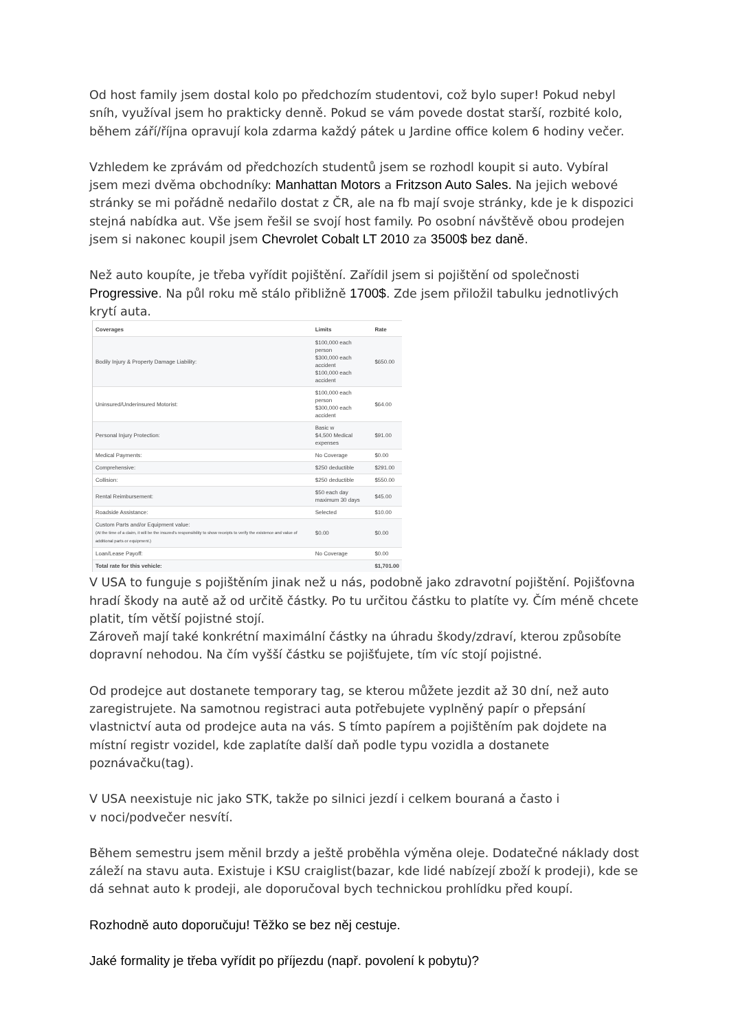Od host family jsem dostal kolo po předchozím studentovi, což bylo super! Pokud nebyl sníh, využíval jsem ho prakticky denně. Pokud se vám povede dostat starší, rozbité kolo, během září/října opravují kola zdarma každý pátek u Jardine office kolem 6 hodiny večer.
Vzhledem ke zprávám od předchozích studentů jsem se rozhodl koupit si auto. Vybíral jsem mezi dvěma obchodníky: Manhattan Motors a Fritzson Auto Sales. Na jejich webové stránky se mi pořádně nedařilo dostat z ČR, ale na fb mají svoje stránky, kde je k dispozici stejná nabídka aut. Vše jsem řešil se svojí host family. Po osobní návštěvě obou prodejen jsem si nakonec koupil jsem Chevrolet Cobalt LT 2010 za 3500$ bez daně.
Než auto koupíte, je třeba vyřídit pojištění. Zařídil jsem si pojištění od společnosti Progressive. Na půl roku mě stálo přibližně 1700$. Zde jsem přiložil tabulku jednotlivých krytí auta.
| Coverages | Limits | Rate |
| --- | --- | --- |
| Bodily Injury & Property Damage Liability: | $100,000 each person $300,000 each accident $100,000 each accident | $650.00 |
| Uninsured/Underinsured Motorist: | $100,000 each person $300,000 each accident | $64.00 |
| Personal Injury Protection: | Basic w $4,500 Medical expenses | $91.00 |
| Medical Payments: | No Coverage | $0.00 |
| Comprehensive: | $250 deductible | $291.00 |
| Collision: | $250 deductible | $550.00 |
| Rental Reimbursement: | $50 each day maximum 30 days | $45.00 |
| Roadside Assistance: | Selected | $10.00 |
| Custom Parts and/or Equipment value: (At the time of a claim, it will be the insured's responsibility to show receipts to verify the existence and value of additional parts or equipment.) | $0.00 | $0.00 |
| Loan/Lease Payoff: | No Coverage | $0.00 |
| Total rate for this vehicle: | | $1,701.00 |
V USA to funguje s pojištěním jinak než u nás, podobně jako zdravotní pojištění. Pojišťovna hradí škody na autě až od určitě částky. Po tu určitou částku to platíte vy. Čím méně chcete platit, tím větší pojistné stojí.
Zároveň mají také konkrétní maximální částky na úhradu škody/zdraví, kterou způsobíte dopravní nehodou. Na čím vyšší částku se pojišťujete, tím víc stojí pojistné.
Od prodejce aut dostanete temporary tag, se kterou můžete jezdit až 30 dní, než auto zaregistrujete. Na samotnou registraci auta potřebujete vyplněný papír o přepsání vlastnictví auta od prodejce auta na vás. S tímto papírem a pojištěním pak dojdete na místní registr vozidel, kde zaplatíte další daň podle typu vozidla a dostanete poznávačku(tag).
V USA neexistuje nic jako STK, takže po silnici jezdí i celkem bouraná a často i
v noci/podvečer nesvítí.
Během semestru jsem měnil brzdy a ještě proběhla výměna oleje. Dodatečné náklady dost záleží na stavu auta. Existuje i KSU craiglist(bazar, kde lidé nabízejí zboží k prodeji), kde se dá sehnat auto k prodeji, ale doporučoval bych technickou prohlídku před koupí.
Rozhodně auto doporučuju! Těžko se bez něj cestuje.
Jaké formality je třeba vyřídit po příjezdu (např. povolení k pobytu)?